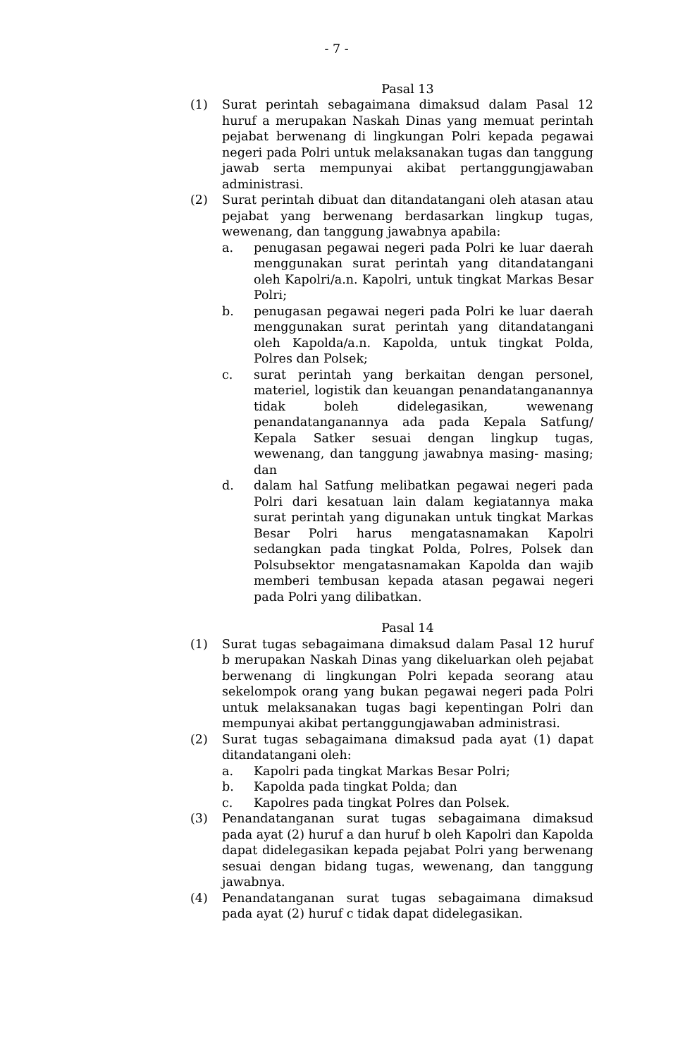- 7 -
Pasal 13
(1) Surat perintah sebagaimana dimaksud dalam Pasal 12 huruf a merupakan Naskah Dinas yang memuat perintah pejabat berwenang di lingkungan Polri kepada pegawai negeri pada Polri untuk melaksanakan tugas dan tanggung jawab serta mempunyai akibat pertanggungjawaban administrasi.
(2) Surat perintah dibuat dan ditandatangani oleh atasan atau pejabat yang berwenang berdasarkan lingkup tugas, wewenang, dan tanggung jawabnya apabila:
a. penugasan pegawai negeri pada Polri ke luar daerah menggunakan surat perintah yang ditandatangani oleh Kapolri/a.n. Kapolri, untuk tingkat Markas Besar Polri;
b. penugasan pegawai negeri pada Polri ke luar daerah menggunakan surat perintah yang ditandatangani oleh Kapolda/a.n. Kapolda, untuk tingkat Polda, Polres dan Polsek;
c. surat perintah yang berkaitan dengan personel, materiel, logistik dan keuangan penandatanganannya tidak boleh didelegasikan, wewenang penandatanganannya ada pada Kepala Satfung/ Kepala Satker sesuai dengan lingkup tugas, wewenang, dan tanggung jawabnya masing- masing; dan
d. dalam hal Satfung melibatkan pegawai negeri pada Polri dari kesatuan lain dalam kegiatannya maka surat perintah yang digunakan untuk tingkat Markas Besar Polri harus mengatasnamakan Kapolri sedangkan pada tingkat Polda, Polres, Polsek dan Polsubsektor mengatasnamakan Kapolda dan wajib memberi tembusan kepada atasan pegawai negeri pada Polri yang dilibatkan.
Pasal 14
(1) Surat tugas sebagaimana dimaksud dalam Pasal 12 huruf b merupakan Naskah Dinas yang dikeluarkan oleh pejabat berwenang di lingkungan Polri kepada seorang atau sekelompok orang yang bukan pegawai negeri pada Polri untuk melaksanakan tugas bagi kepentingan Polri dan mempunyai akibat pertanggungjawaban administrasi.
(2) Surat tugas sebagaimana dimaksud pada ayat (1) dapat ditandatangani oleh:
a. Kapolri pada tingkat Markas Besar Polri;
b. Kapolda pada tingkat Polda; dan
c. Kapolres pada tingkat Polres dan Polsek.
(3) Penandatanganan surat tugas sebagaimana dimaksud pada ayat (2) huruf a dan huruf b oleh Kapolri dan Kapolda dapat didelegasikan kepada pejabat Polri yang berwenang sesuai dengan bidang tugas, wewenang, dan tanggung jawabnya.
(4) Penandatanganan surat tugas sebagaimana dimaksud pada ayat (2) huruf c tidak dapat didelegasikan.